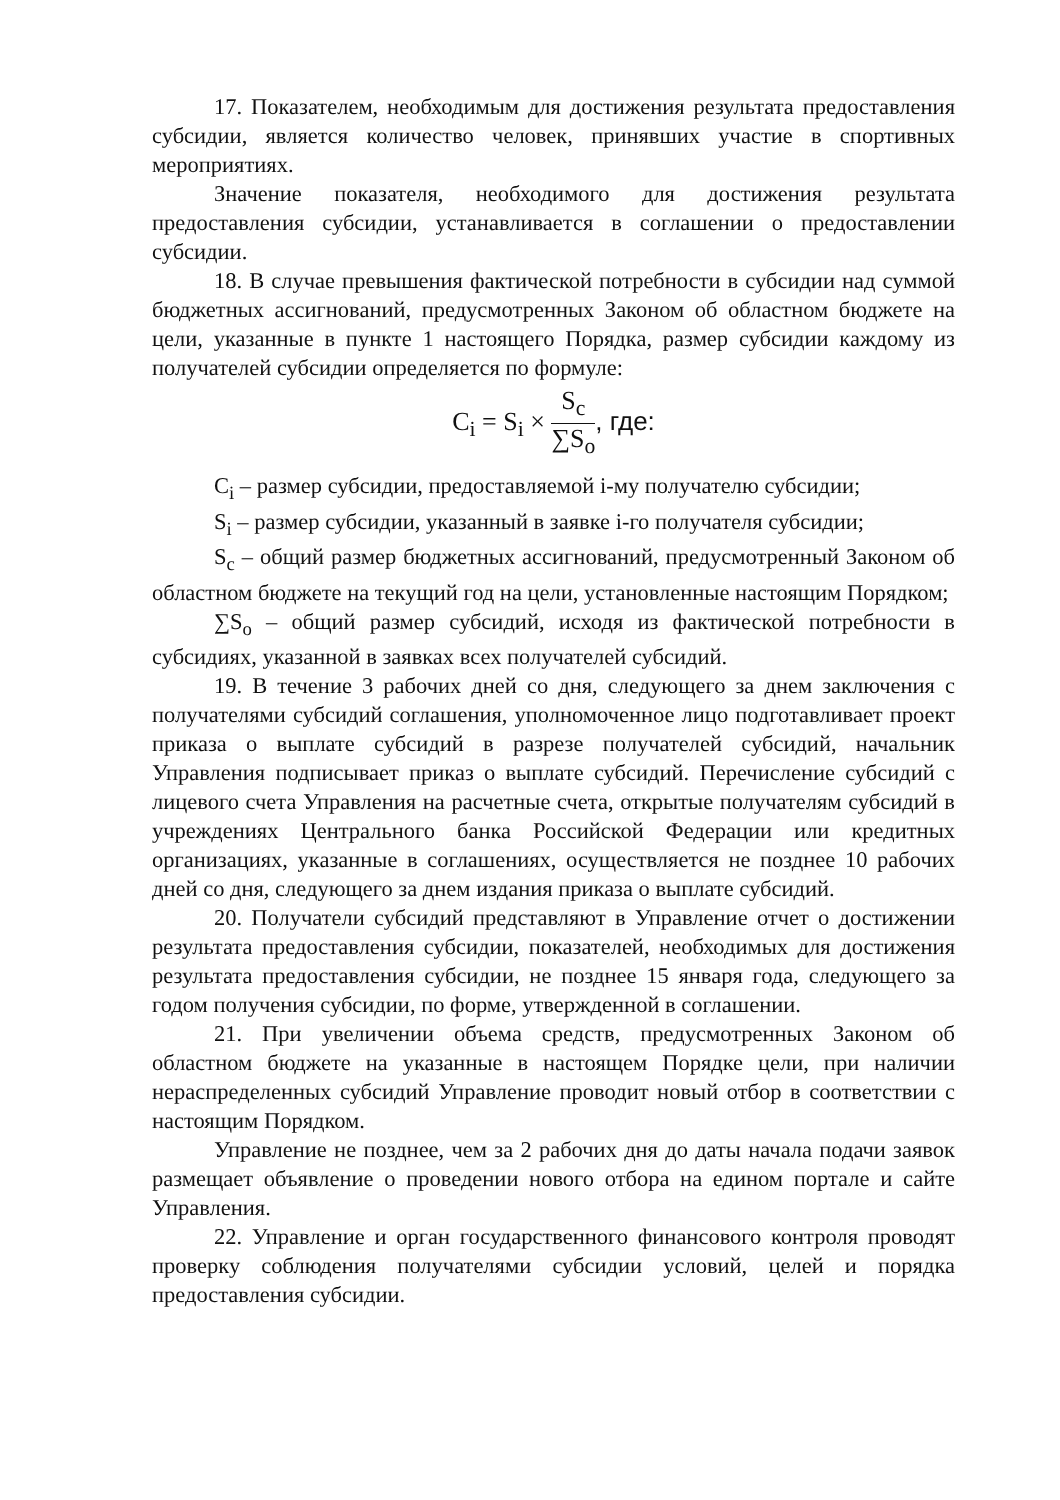17. Показателем, необходимым для достижения результата предоставления субсидии, является количество человек, принявших участие в спортивных мероприятиях.
Значение показателя, необходимого для достижения результата предоставления субсидии, устанавливается в соглашении о предоставлении субсидии.
18. В случае превышения фактической потребности в субсидии над суммой бюджетных ассигнований, предусмотренных Законом об областном бюджете на цели, указанные в пункте 1 настоящего Порядка, размер субсидии каждому из получателей субсидии определяется по формуле:
C<sub>i</sub> = S<sub>i</sub> × S<sub>c</sub> ∑S<sub>o</sub>, где:
C<sub>i</sub> – размер субсидии, предоставляемой i-му получателю субсидии;
S<sub>i</sub> – размер субсидии, указанный в заявке i-го получателя субсидии;
S<sub>c</sub> – общий размер бюджетных ассигнований, предусмотренный Законом об областном бюджете на текущий год на цели, установленные настоящим Порядком;
∑S<sub>o</sub> – общий размер субсидий, исходя из фактической потребности в субсидиях, указанной в заявках всех получателей субсидий.
19. В течение 3 рабочих дней со дня, следующего за днем заключения с получателями субсидий соглашения, уполномоченное лицо подготавливает проект приказа о выплате субсидий в разрезе получателей субсидий, начальник Управления подписывает приказ о выплате субсидий. Перечисление субсидий с лицевого счета Управления на расчетные счета, открытые получателям субсидий в учреждениях Центрального банка Российской Федерации или кредитных организациях, указанные в соглашениях, осуществляется не позднее 10 рабочих дней со дня, следующего за днем издания приказа о выплате субсидий.
20. Получатели субсидий представляют в Управление отчет о достижении результата предоставления субсидии, показателей, необходимых для достижения результата предоставления субсидии, не позднее 15 января года, следующего за годом получения субсидии, по форме, утвержденной в соглашении.
21. При увеличении объема средств, предусмотренных Законом об областном бюджете на указанные в настоящем Порядке цели, при наличии нераспределенных субсидий Управление проводит новый отбор в соответствии с настоящим Порядком.
Управление не позднее, чем за 2 рабочих дня до даты начала подачи заявок размещает объявление о проведении нового отбора на едином портале и сайте Управления.
22. Управление и орган государственного финансового контроля проводят проверку соблюдения получателями субсидии условий, целей и порядка предоставления субсидии.